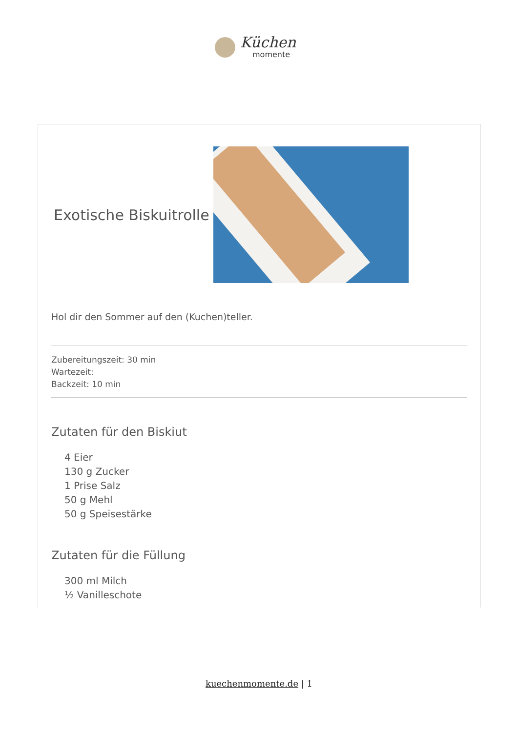Küchen
momente
Exotische Biskuitrolle
Hol dir den Sommer auf den (Kuchen)teller.
Zubereitungszeit: 30 min
Wartezeit:
Backzeit: 10 min
Zutaten für den Biskiut
4 Eier
130 g Zucker
1 Prise Salz
50 g Mehl
50 g Speisestärke
Zutaten für die Füllung
300 ml Milch
½ Vanilleschote
kuechenmomente.de | 1